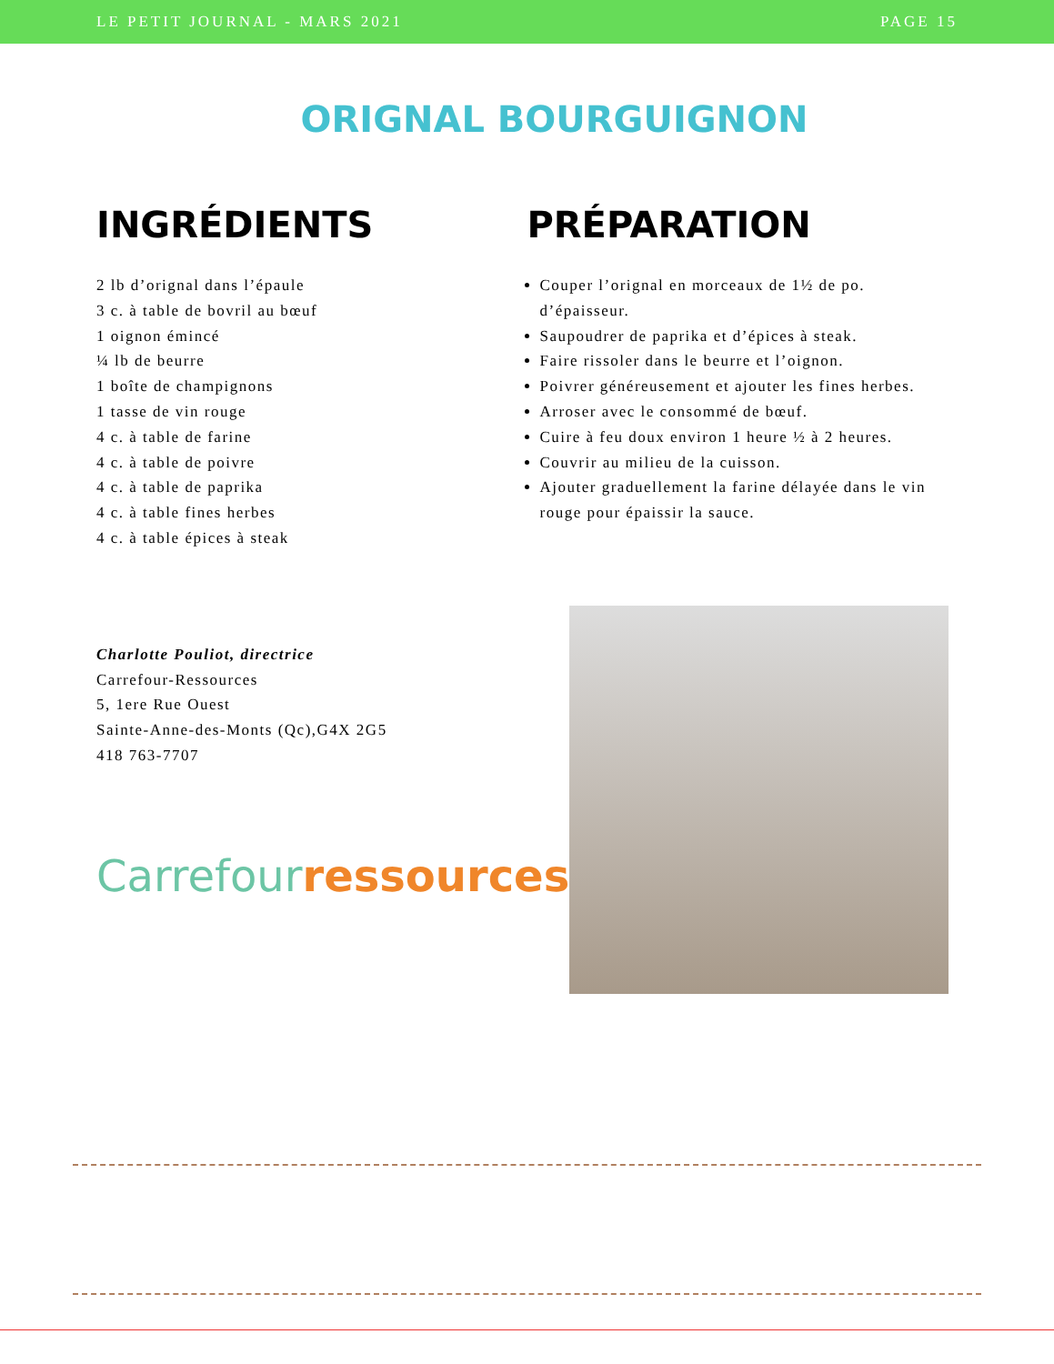LE PETIT JOURNAL - MARS 2021 PAGE 15
ORIGNAL BOURGUIGNON
INGRÉDIENTS
2 lb d’orignal dans l’épaule
3 c. à table de bovril au bœuf
1 oignon émincé
¼ lb de beurre
1 boîte de champignons
1 tasse de vin rouge
4 c. à table de farine
4 c. à table de poivre
4 c. à table de paprika
4 c. à table fines herbes
4 c. à table épices à steak
PRÉPARATION
Couper l’orignal en morceaux de 1½ de po. d’épaisseur.
Saupoudrer de paprika et d’épices à steak.
Faire rissoler dans le beurre et l’oignon.
Poivrer généreusement et ajouter les fines herbes.
Arroser avec le consommé de bœuf.
Cuire à feu doux environ 1 heure ½ à 2 heures.
Couvrir au milieu de la cuisson.
Ajouter graduellement la farine délayée dans le vin rouge pour épaissir la sauce.
Charlotte Pouliot, directrice
Carrefour-Ressources
5, 1ere Rue Ouest
Sainte-Anne-des-Monts (Qc),G4X 2G5
418 763-7707
Carrefour ressources